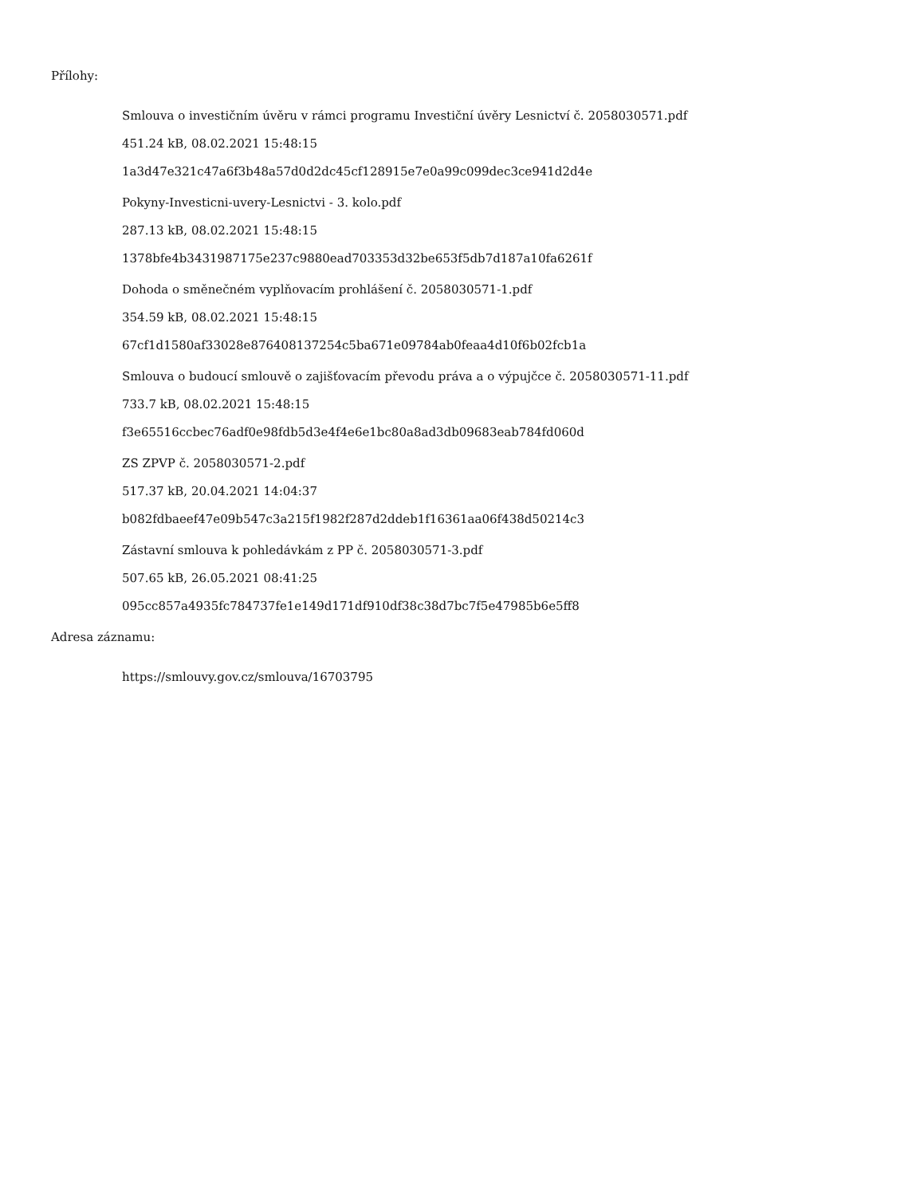Přílohy:
Smlouva o investičním úvěru v rámci programu Investiční úvěry Lesnictví č. 2058030571.pdf
451.24 kB, 08.02.2021 15:48:15
1a3d47e321c47a6f3b48a57d0d2dc45cf128915e7e0a99c099dec3ce941d2d4e
Pokyny-Investicni-uvery-Lesnictvi - 3. kolo.pdf
287.13 kB, 08.02.2021 15:48:15
1378bfe4b3431987175e237c9880ead703353d32be653f5db7d187a10fa6261f
Dohoda o směnečném vyplňovacím prohlášení č. 2058030571-1.pdf
354.59 kB, 08.02.2021 15:48:15
67cf1d1580af33028e876408137254c5ba671e09784ab0feaa4d10f6b02fcb1a
Smlouva o budoucí smlouvě o zajišťovacím převodu práva a o výpujčce č. 2058030571-11.pdf
733.7 kB, 08.02.2021 15:48:15
f3e65516ccbec76adf0e98fdb5d3e4f4e6e1bc80a8ad3db09683eab784fd060d
ZS ZPVP č. 2058030571-2.pdf
517.37 kB, 20.04.2021 14:04:37
b082fdbaeef47e09b547c3a215f1982f287d2ddeb1f16361aa06f438d50214c3
Zástavní smlouva k pohledávkám z PP č. 2058030571-3.pdf
507.65 kB, 26.05.2021 08:41:25
095cc857a4935fc784737fe1e149d171df910df38c38d7bc7f5e47985b6e5ff8
Adresa záznamu:
https://smlouvy.gov.cz/smlouva/16703795